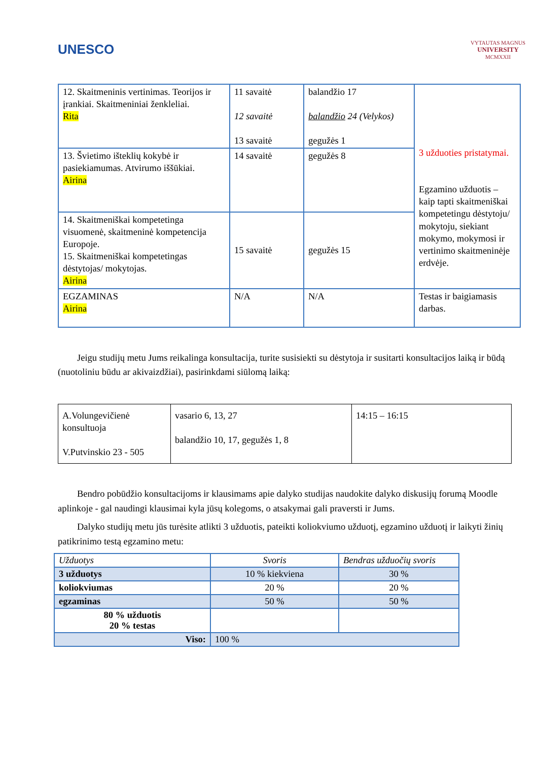UNESCO
VYTAUTAS MAGNUS
UNIVERSITY
MCMXXII
| 12. Skaitmeninis vertinimas. Teorijos ir įrankiai. Skaitmeniniai ženkleliai. Rita | 11 savaitė 12 savaitė 13 savaitė | balandžio 17 balandžio 24 (Velykos) gegužės 1 | 3 užduoties pristatymai. Egzamino užduotis – kaip tapti skaitmeniškai kompetetingu dėstytoju/ mokytoju, siekiant mokymo, mokymosi ir vertinimo skaitmeninėje erdvėje. |
| 13. Švietimo išteklių kokybė ir pasiekiamumas. Atvirumo iššūkiai. Airina | 14 savaitė | gegužės 8 | |
| 14. Skaitmeniškai kompetetinga visuomenė, skaitmeninė kompetencija Europoje. 15. Skaitmeniškai kompetetingas dėstytojas/ mokytojas. Airina | 15 savaitė | gegužės 15 | |
| EGZAMINAS Airina | N/A | N/A | Testas ir baigiamasis darbas. |
Jeigu studijų metu Jums reikalinga konsultacija, turite susisiekti su dėstytoja ir susitarti konsultacijos laiką ir būdą (nuotoliniu būdu ar akivaizdžiai), pasirinkdami siūlomą laiką:
| A.Volungevičienė konsultuoja V.Putvinskio 23 - 505 | vasario 6, 13, 27 balandžio 10, 17, gegužės 1, 8 | 14:15 – 16:15 |
Bendro pobūdžio konsultacijoms ir klausimams apie dalyko studijas naudokite dalyko diskusijų forumą Moodle aplinkoje - gal naudingi klausimai kyla jūsų kolegoms, o atsakymai gali praversti ir Jums.
Dalyko studijų metu jūs turėsite atlikti 3 užduotis, pateikti koliokviumo užduotį, egzamino užduotį ir laikyti žinių patikrinimo testą egzamino metu:
| Užduotys | Svoris | Bendras užduočių svoris |
| 3 užduotys | 10 % kiekviena | 30 % |
| koliokviumas | 20 % | 20 % |
| egzaminas | 50 % | 50 % |
| 80 % užduotis 20 % testas | | |
| Viso: | 100 % | |